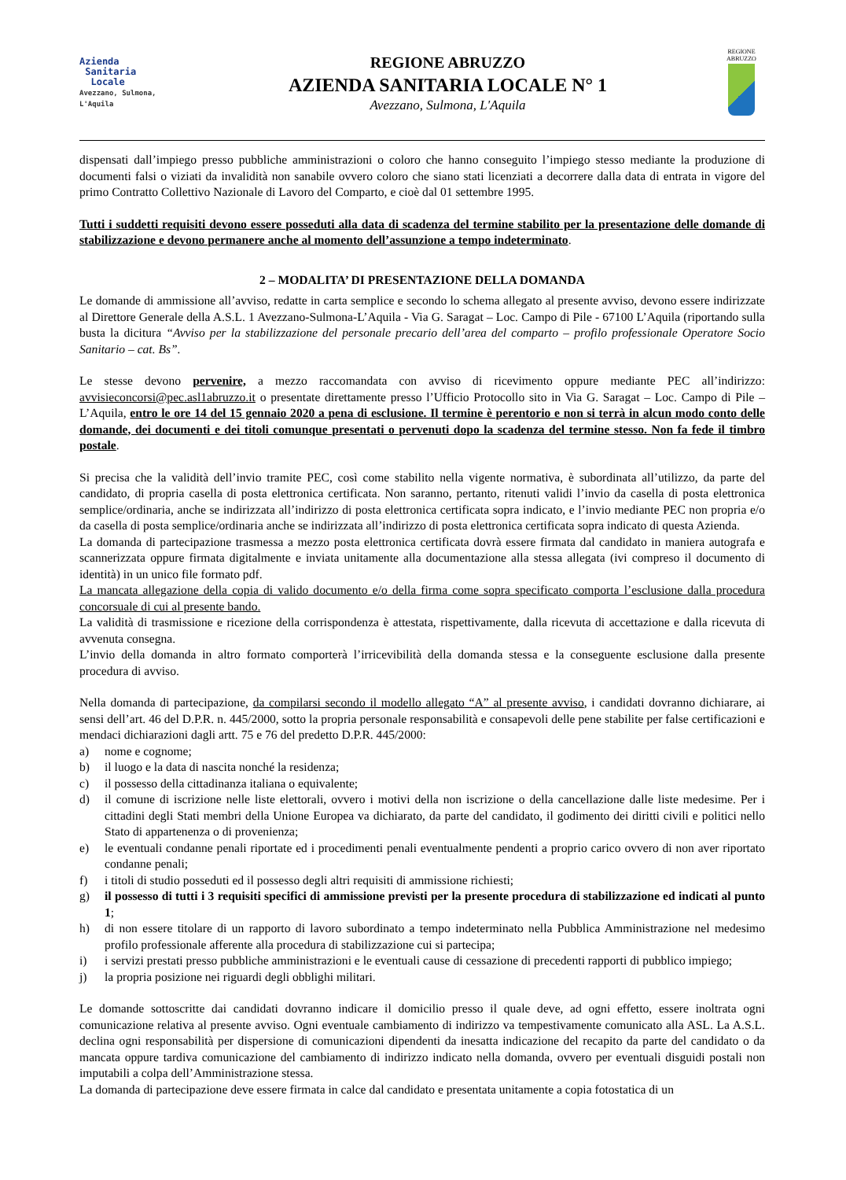Azienda
Sanitaria
Locale
Avezzano, Sulmona, L'Aquila
REGIONE ABRUZZO
AZIENDA SANITARIA LOCALE N° 1
Avezzano, Sulmona, L'Aquila
REGIONE
ABRUZZO
dispensati dall’impiego presso pubbliche amministrazioni o coloro che hanno conseguito l’impiego stesso mediante la produzione di documenti falsi o viziati da invalidità non sanabile ovvero coloro che siano stati licenziati a decorrere dalla data di entrata in vigore del primo Contratto Collettivo Nazionale di Lavoro del Comparto, e cioè dal 01 settembre 1995.
Tutti i suddetti requisiti devono essere posseduti alla data di scadenza del termine stabilito per la presentazione delle domande di stabilizzazione e devono permanere anche al momento dell’assunzione a tempo indeterminato.
2 – MODALITA’ DI PRESENTAZIONE DELLA DOMANDA
Le domande di ammissione all’avviso, redatte in carta semplice e secondo lo schema allegato al presente avviso, devono essere indirizzate al Direttore Generale della A.S.L. 1 Avezzano-Sulmona-L’Aquila - Via G. Saragat – Loc. Campo di Pile - 67100 L’Aquila (riportando sulla busta la dicitura “Avviso per la stabilizzazione del personale precario dell’area del comparto – profilo professionale Operatore Socio Sanitario – cat. Bs”.
Le stesse devono pervenire, a mezzo raccomandata con avviso di ricevimento oppure mediante PEC all’indirizzo: avvisieconcorsi@pec.asl1abruzzo.it o presentate direttamente presso l’Ufficio Protocollo sito in Via G. Saragat – Loc. Campo di Pile – L’Aquila, entro le ore 14 del 15 gennaio 2020 a pena di esclusione. Il termine è perentorio e non si terrà in alcun modo conto delle domande, dei documenti e dei titoli comunque presentati o pervenuti dopo la scadenza del termine stesso. Non fa fede il timbro postale.
Si precisa che la validità dell’invio tramite PEC, così come stabilito nella vigente normativa, è subordinata all’utilizzo, da parte del candidato, di propria casella di posta elettronica certificata. Non saranno, pertanto, ritenuti validi l’invio da casella di posta elettronica semplice/ordinaria, anche se indirizzata all’indirizzo di posta elettronica certificata sopra indicato, e l’invio mediante PEC non propria e/o da casella di posta semplice/ordinaria anche se indirizzata all’indirizzo di posta elettronica certificata sopra indicato di questa Azienda.
La domanda di partecipazione trasmessa a mezzo posta elettronica certificata dovrà essere firmata dal candidato in maniera autografa e scannerizzata oppure firmata digitalmente e inviata unitamente alla documentazione alla stessa allegata (ivi compreso il documento di identità) in un unico file formato pdf.
La mancata allegazione della copia di valido documento e/o della firma come sopra specificato comporta l’esclusione dalla procedura concorsuale di cui al presente bando.
La validità di trasmissione e ricezione della corrispondenza è attestata, rispettivamente, dalla ricevuta di accettazione e dalla ricevuta di avvenuta consegna.
L’invio della domanda in altro formato comporterà l’irricevibilità della domanda stessa e la conseguente esclusione dalla presente procedura di avviso.
Nella domanda di partecipazione, da compilarsi secondo il modello allegato “A” al presente avviso, i candidati dovranno dichiarare, ai sensi dell’art. 46 del D.P.R. n. 445/2000, sotto la propria personale responsabilità e consapevoli delle pene stabilite per false certificazioni e mendaci dichiarazioni dagli artt. 75 e 76 del predetto D.P.R. 445/2000:
a) nome e cognome;
b) il luogo e la data di nascita nonché la residenza;
c) il possesso della cittadinanza italiana o equivalente;
d) il comune di iscrizione nelle liste elettorali, ovvero i motivi della non iscrizione o della cancellazione dalle liste medesime. Per i cittadini degli Stati membri della Unione Europea va dichiarato, da parte del candidato, il godimento dei diritti civili e politici nello Stato di appartenenza o di provenienza;
e) le eventuali condanne penali riportate ed i procedimenti penali eventualmente pendenti a proprio carico ovvero di non aver riportato condanne penali;
f) i titoli di studio posseduti ed il possesso degli altri requisiti di ammissione richiesti;
g) il possesso di tutti i 3 requisiti specifici di ammissione previsti per la presente procedura di stabilizzazione ed indicati al punto 1;
h) di non essere titolare di un rapporto di lavoro subordinato a tempo indeterminato nella Pubblica Amministrazione nel medesimo profilo professionale afferente alla procedura di stabilizzazione cui si partecipa;
i) i servizi prestati presso pubbliche amministrazioni e le eventuali cause di cessazione di precedenti rapporti di pubblico impiego;
j) la propria posizione nei riguardi degli obblighi militari.
Le domande sottoscritte dai candidati dovranno indicare il domicilio presso il quale deve, ad ogni effetto, essere inoltrata ogni comunicazione relativa al presente avviso. Ogni eventuale cambiamento di indirizzo va tempestivamente comunicato alla ASL. La A.S.L. declina ogni responsabilità per dispersione di comunicazioni dipendenti da inesatta indicazione del recapito da parte del candidato o da mancata oppure tardiva comunicazione del cambiamento di indirizzo indicato nella domanda, ovvero per eventuali disguidi postali non imputabili a colpa dell’Amministrazione stessa.
La domanda di partecipazione deve essere firmata in calce dal candidato e presentata unitamente a copia fotostatica di un